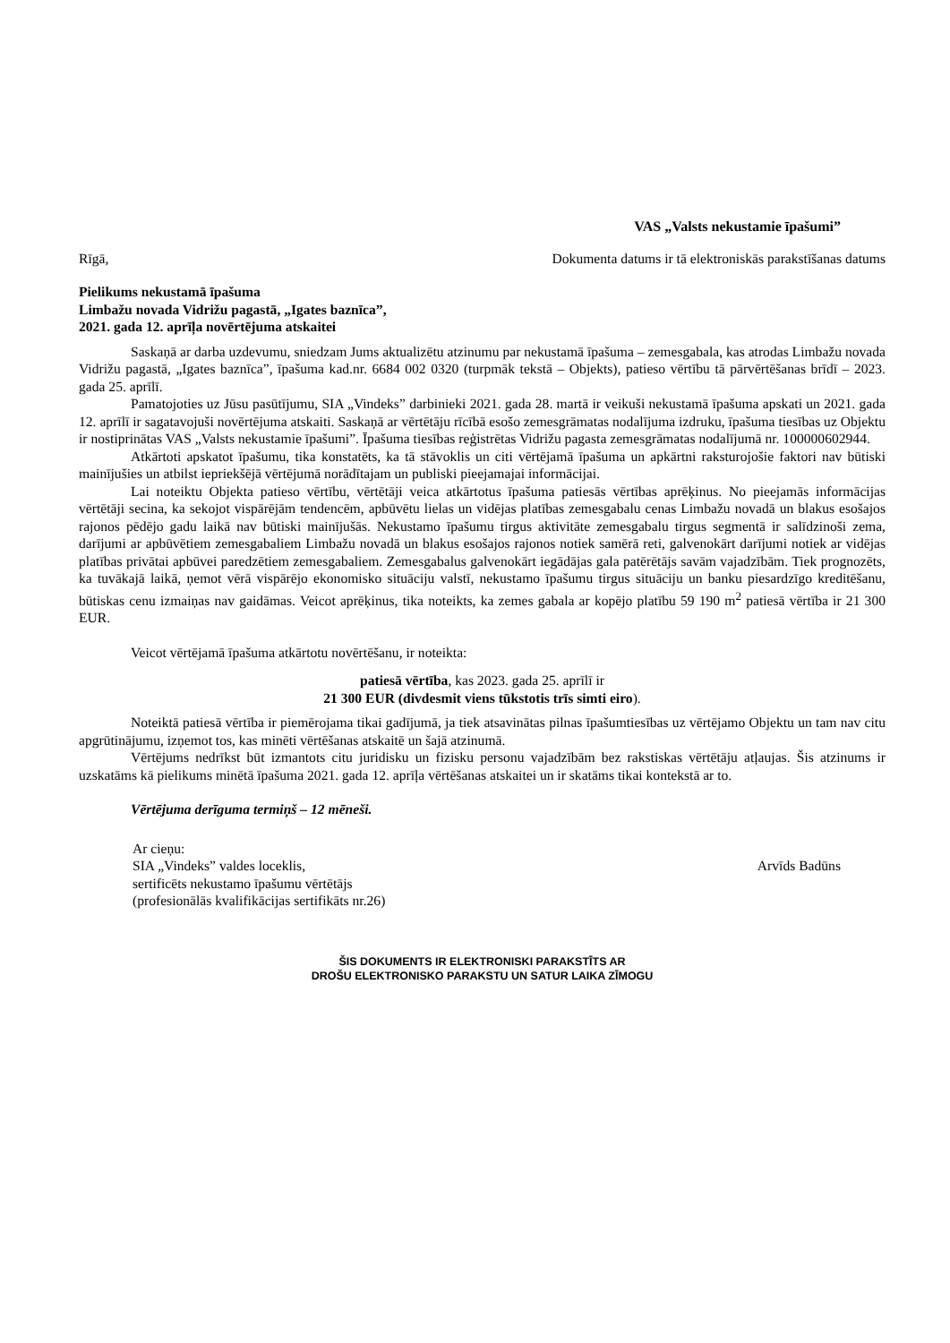VAS „Valsts nekustamie īpašumi”
Rīgā, Dokumenta datums ir tā elektroniskās parakstīšanas datums
Pielikums nekustamā īpašuma
Limbažu novada Vidrižu pagastā, „Igates baznīca”,
2021. gada 12. aprīļa novērtējuma atskaitei
Saskaņā ar darba uzdevumu, sniedzam Jums aktualizētu atzinumu par nekustamā īpašuma – zemesgabala, kas atrodas Limbažu novada Vidrižu pagastā, „Igates baznīca”, īpašuma kad.nr. 6684 002 0320 (turpmāk tekstā – Objekts), patieso vērtību tā pārvērtēšanas brīdī – 2023. gada 25. aprīlī.
Pamatojoties uz Jūsu pasūtījumu, SIA „Vindeks” darbinieki 2021. gada 28. martā ir veikuši nekustamā īpašuma apskati un 2021. gada 12. aprīlī ir sagatavojuši novērtējuma atskaiti. Saskaņā ar vērtētāju rīcībā esošo zemesgrāmatas nodalījuma izdruku, īpašuma tiesības uz Objektu ir nostiprinātas VAS „Valsts nekustamie īpašumi”. Īpašuma tiesības reģistrētas Vidrižu pagasta zemesgrāmatas nodalījumā nr. 100000602944.
Atkārtoti apskatot īpašumu, tika konstatēts, ka tā stāvoklis un citi vērtējamā īpašuma un apkārtni raksturojošie faktori nav būtiski mainījušies un atbilst iepriekšējā vērtējumā norādītajam un publiski pieejamajai informācijai.
Lai noteiktu Objekta patieso vērtību, vērtētāji veica atkārtotus īpašuma patiesās vērtības aprēķinus. No pieejamās informācijas vērtētāji secina, ka sekojot vispārējām tendencēm, apbūvētu lielas un vidējas platības zemesgabalu cenas Limbažu novadā un blakus esošajos rajonos pēdējo gadu laikā nav būtiski mainījušās. Nekustamo īpašumu tirgus aktivitāte zemesgabalu tirgus segmentā ir salīdzinoši zema, darījumi ar apbūvētiem zemesgabaliem Limbažu novadā un blakus esošajos rajonos notiek samērā reti, galvenokārt darījumi notiek ar vidējas platības privātai apbūvei paredzētiem zemesgabaliem. Zemesgabalus galvenokārt iegādājas gala patērētājs savām vajadzībām. Tiek prognozēts, ka tuvākajā laikā, ņemot vērā vispārējo ekonomisko situāciju valstī, nekustamo īpašumu tirgus situāciju un banku piesardzīgo kreditēšanu, būtiskas cenu izmaiņas nav gaidāmas. Veicot aprēķinus, tika noteikts, ka zemes gabala ar kopējo platību 59 190 m<sup>2</sup> patiesā vērtība ir 21 300 EUR.
Veicot vērtējamā īpašuma atkārtotu novērtēšanu, ir noteikta:
patiesā vērtība, kas 2023. gada 25. aprīlī ir
21 300 EUR (divdesmit viens tūkstotis trīs simti eiro).
Noteiktā patiesā vērtība ir piemērojama tikai gadījumā, ja tiek atsavinātas pilnas īpašumtiesības uz vērtējamo Objektu un tam nav citu apgrūtinājumu, izņemot tos, kas minēti vērtēšanas atskaitē un šajā atzinumā.
Vērtējums nedrīkst būt izmantots citu juridisku un fizisku personu vajadzībām bez rakstiskas vērtētāju atļaujas. Šis atzinums ir uzskatāms kā pielikums minētā īpašuma 2021. gada 12. aprīļa vērtēšanas atskaitei un ir skatāms tikai kontekstā ar to.
Vērtējuma derīguma termiņš – 12 mēneši.
Ar cieņu:
SIA „Vindeks” valdes loceklis, Arvīds Badūns
sertificēts nekustamo īpašumu vērtētājs
(profesionālās kvalifikācijas sertifikāts nr.26)
ŠIS DOKUMENTS IR ELEKTRONISKI PARAKSTĪTS AR
DROŠU ELEKTRONISKO PARAKSTU UN SATUR LAIKA ZĪMOGU